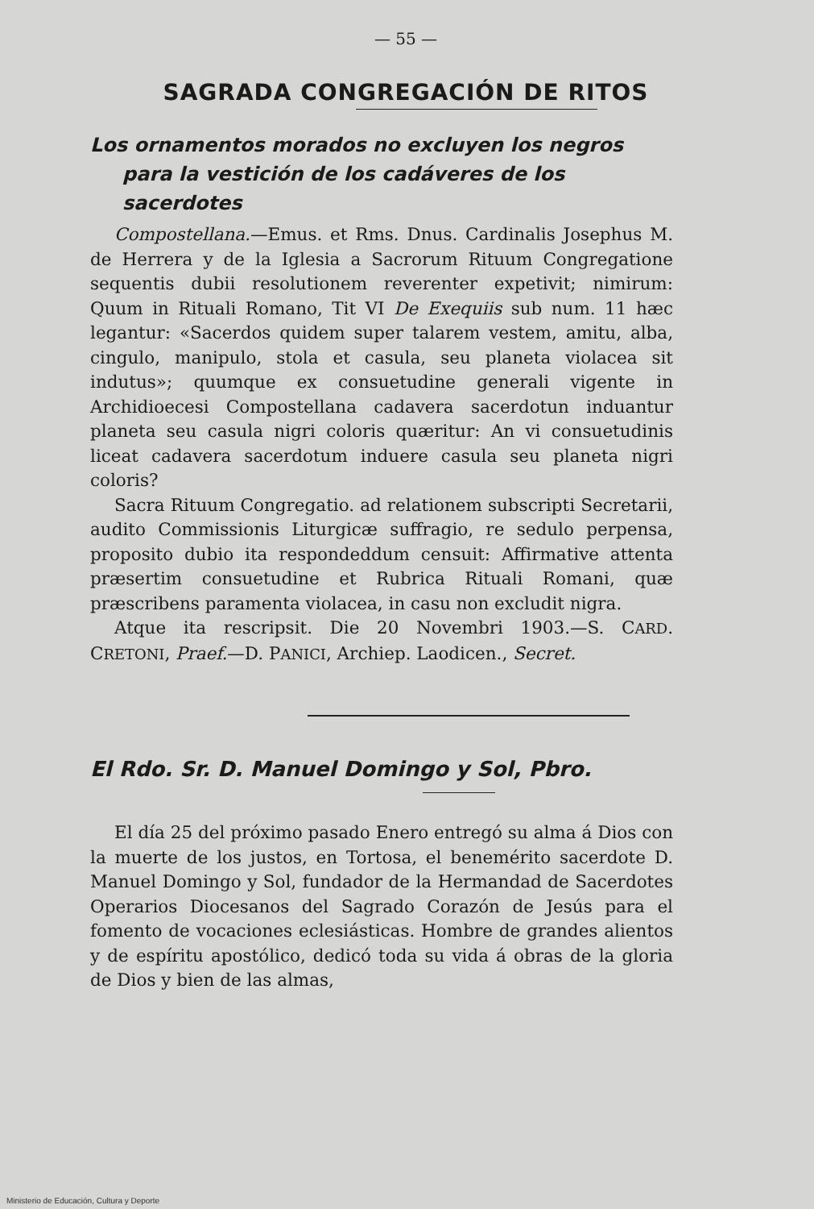— 55 —
SAGRADA CONGREGACIÓN DE RITOS
Los ornamentos morados no excluyen los negros para la vestición de los cadáveres de los sacerdotes
Compostellana.—Emus. et Rms. Dnus. Cardinalis Josephus M. de Herrera y de la Iglesia a Sacrorum Rituum Congregatione sequentis dubii resolutionem reverenter expetivit; nimirum: Quum in Rituali Romano, Tit VI De Exequiis sub num. 11 hæc legantur: «Sacerdos quidem super talarem vestem, amitu, alba, cingulo, manipulo, stola et casula, seu planeta violacea sit indutus»; quumque ex consuetudine generali vigente in Archidioecesi Compostellana cadavera sacerdotun induantur planeta seu casula nigri coloris quæritur: An vi consuetudinis liceat cadavera sacerdotum induere casula seu planeta nigri coloris?
Sacra Rituum Congregatio. ad relationem subscripti Secretarii, audito Commissionis Liturgicæ suffragio, re sedulo perpensa, proposito dubio ita respondeddum censuit: Affirmative attenta præsertim consuetudine et Rubrica Rituali Romani, quæ præscribens paramenta violacea, in casu non excludit nigra.
Atque ita rescripsit. Die 20 Novembri 1903.—S. CARD. CRETONI, Praef.—D. PANICI, Archiep. Laodicen., Secret.
El Rdo. Sr. D. Manuel Domingo y Sol, Pbro.
El día 25 del próximo pasado Enero entregó su alma á Dios con la muerte de los justos, en Tortosa, el benemérito sacerdote D. Manuel Domingo y Sol, fundador de la Hermandad de Sacerdotes Operarios Diocesanos del Sagrado Corazón de Jesús para el fomento de vocaciones eclesiásticas. Hombre de grandes alientos y de espíritu apostólico, dedicó toda su vida á obras de la gloria de Dios y bien de las almas,
Ministerio de Educación, Cultura y Deporte